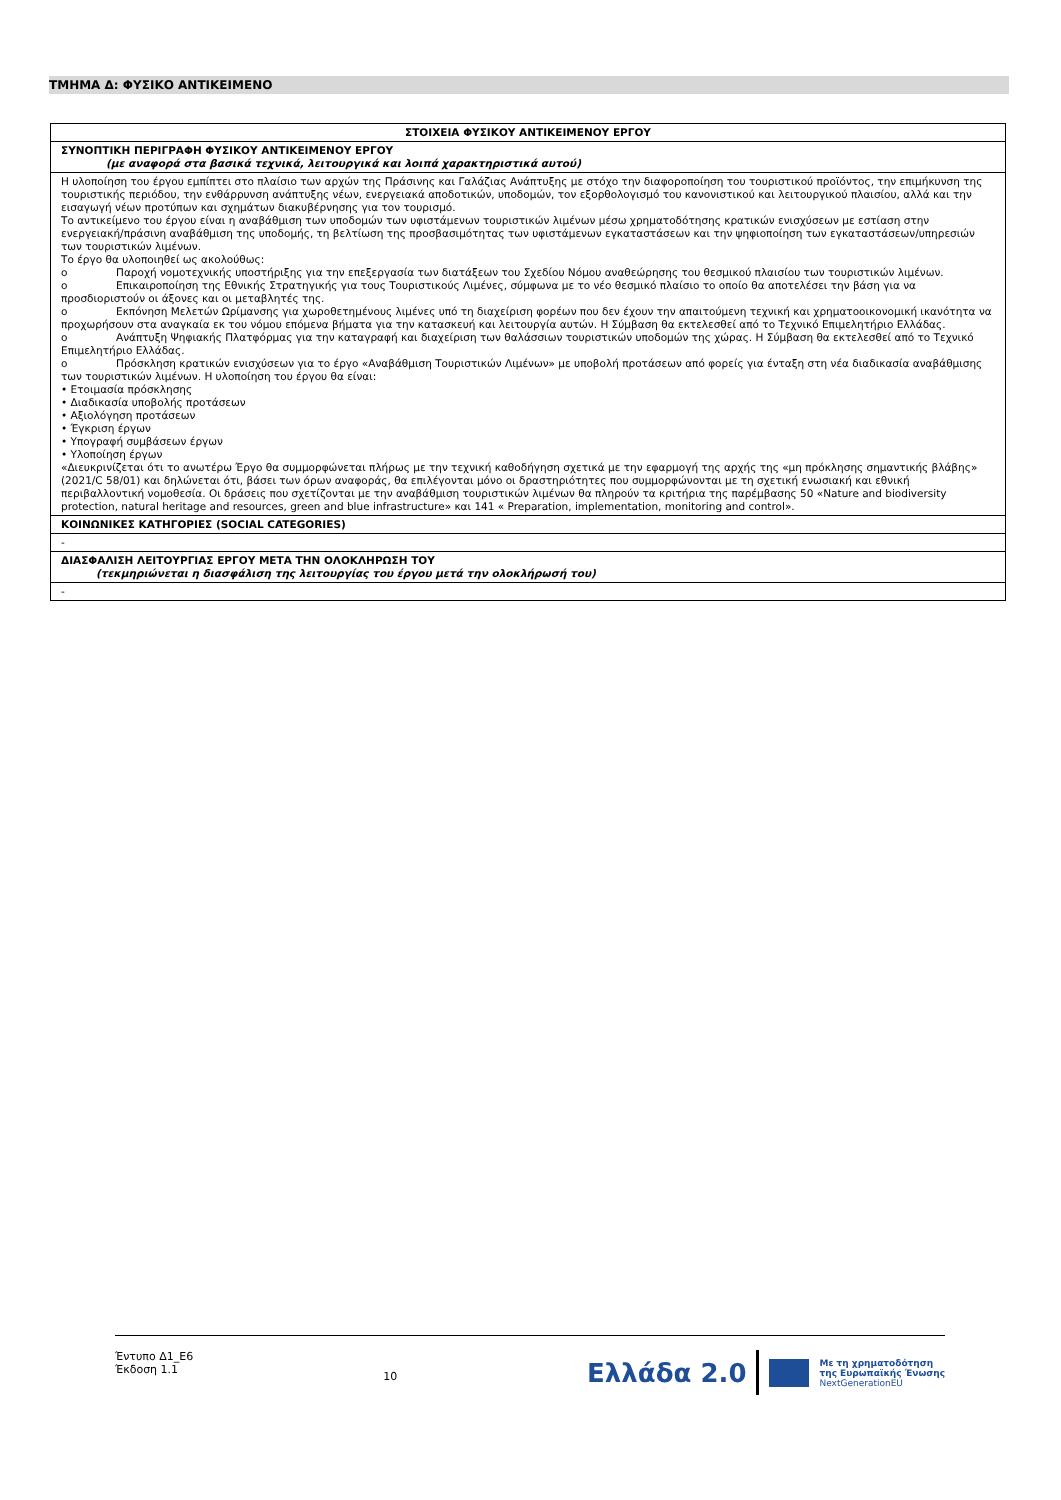ΤΜΗΜΑ Δ: ΦΥΣΙΚΟ ΑΝΤΙΚΕΙΜΕΝΟ
| ΣΤΟΙΧΕΙΑ ΦΥΣΙΚΟΥ ΑΝΤΙΚΕΙΜΕΝΟΥ ΕΡΓΟΥ |
| --- |
| ΣΥΝΟΠΤΙΚΗ ΠΕΡΙΓΡΑΦΗ ΦΥΣΙΚΟΥ ΑΝΤΙΚΕΙΜΕΝΟΥ ΕΡΓΟΥ (με αναφορά στα βασικά τεχνικά, λειτουργικά και λοιπά χαρακτηριστικά αυτού) |
| Η υλοποίηση του έργου εμπίπτει στο πλαίσιο των αρχών της Πράσινης και Γαλάζιας Ανάπτυξης με στόχο την διαφοροποίηση του τουριστικού προϊόντος, την επιμήκυνση της τουριστικής περιόδου, την ενθάρρυνση ανάπτυξης νέων, ενεργειακά αποδοτικών, υποδομών, τον εξορθολογισμό του κανονιστικού και λειτουργικού πλαισίου, αλλά και την εισαγωγή νέων προτύπων και σχημάτων διακυβέρνησης για τον τουρισμό. Το αντικείμενο του έργου είναι η αναβάθμιση των υποδομών των υφιστάμενων τουριστικών λιμένων μέσω χρηματοδότησης κρατικών ενισχύσεων με εστίαση στην ενεργειακή/πράσινη αναβάθμιση της υποδομής, τη βελτίωση της προσβασιμότητας των υφιστάμενων εγκαταστάσεων και την ψηφιοποίηση των εγκαταστάσεων/υπηρεσιών των τουριστικών λιμένων. Το έργο θα υλοποιηθεί ως ακολούθως: o Παροχή νομοτεχνικής υποστήριξης για την επεξεργασία των διατάξεων του Σχεδίου Νόμου αναθεώρησης του θεσμικού πλαισίου των τουριστικών λιμένων. o Επικαιροποίηση της Εθνικής Στρατηγικής για τους Τουριστικούς Λιμένες, σύμφωνα με το νέο θεσμικό πλαίσιο το οποίο θα αποτελέσει την βάση για να προσδιοριστούν οι άξονες και οι μεταβλητές της. o Εκπόνηση Μελετών Ωρίμανσης για χωροθετημένους λιμένες υπό τη διαχείριση φορέων που δεν έχουν την απαιτούμενη τεχνική και χρηματοοικονομική ικανότητα να προχωρήσουν στα αναγκαία εκ του νόμου επόμενα βήματα για την κατασκευή και λειτουργία αυτών. Η Σύμβαση θα εκτελεσθεί από το Τεχνικό Επιμελητήριο Ελλάδας. o Ανάπτυξη Ψηφιακής Πλατφόρμας για την καταγραφή και διαχείριση των θαλάσσιων τουριστικών υποδομών της χώρας. Η Σύμβαση θα εκτελεσθεί από το Τεχνικό Επιμελητήριο Ελλάδας. o Πρόσκληση κρατικών ενισχύσεων για το έργο «Αναβάθμιση Τουριστικών Λιμένων» με υποβολή προτάσεων από φορείς για ένταξη στη νέα διαδικασία αναβάθμισης των τουριστικών λιμένων. Η υλοποίηση του έργου θα είναι: • Ετοιμασία πρόσκλησης • Διαδικασία υποβολής προτάσεων • Αξιολόγηση προτάσεων • Έγκριση έργων • Υπογραφή συμβάσεων έργων • Υλοποίηση έργων «Διευκρινίζεται ότι το ανωτέρω Έργο θα συμμορφώνεται πλήρως με την τεχνική καθοδήγηση σχετικά με την εφαρμογή της αρχής της «μη πρόκλησης σημαντικής βλάβης» (2021/C 58/01) και δηλώνεται ότι, βάσει των όρων αναφοράς, θα επιλέγονται μόνο οι δραστηριότητες που συμμορφώνονται με τη σχετική ενωσιακή και εθνική περιβαλλοντική νομοθεσία. Οι δράσεις που σχετίζονται με την αναβάθμιση τουριστικών λιμένων θα πληρούν τα κριτήρια της παρέμβασης 50 «Nature and biodiversity protection, natural heritage and resources, green and blue infrastructure» και 141 « Preparation, implementation, monitoring and control». |
| ΚΟΙΝΩΝΙΚΕΣ ΚΑΤΗΓΟΡΙΕΣ (SOCIAL CATEGORIES) |
| - |
| ΔΙΑΣΦΑΛΙΣΗ ΛΕΙΤΟΥΡΓΙΑΣ ΕΡΓΟΥ ΜΕΤΑ ΤΗΝ ΟΛΟΚΛΗΡΩΣΗ ΤΟΥ (τεκμηριώνεται η διασφάλιση της λειτουργίας του έργου μετά την ολοκλήρωσή του) |
| - |
Έντυπο Δ1_Ε6
Έκδοση 1.1
10
Ελλάδα 2.0
Με τη χρηματοδότηση
της Ευρωπαϊκής Ένωσης
NextGenerationEU